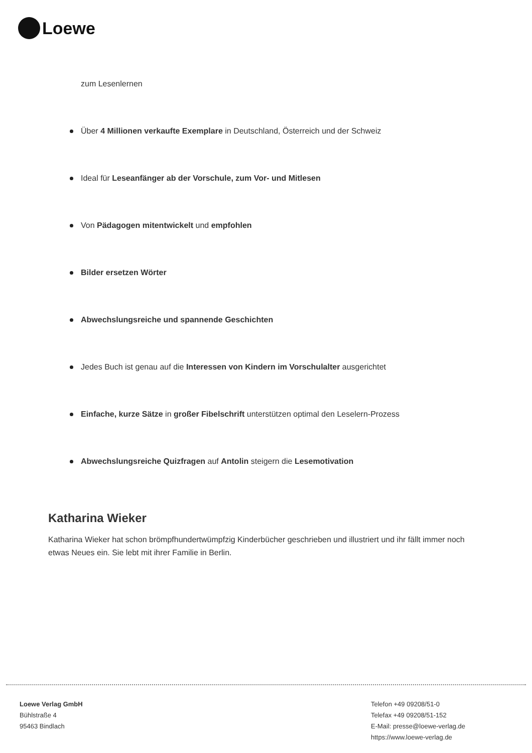Loewe
zum Lesenlernen
Über 4 Millionen verkaufte Exemplare in Deutschland, Österreich und der Schweiz
Ideal für Leseanfänger ab der Vorschule, zum Vor- und Mitlesen
Von Pädagogen mitentwickelt und empfohlen
Bilder ersetzen Wörter
Abwechslungsreiche und spannende Geschichten
Jedes Buch ist genau auf die Interessen von Kindern im Vorschulalter ausgerichtet
Einfache, kurze Sätze in großer Fibelschrift unterstützen optimal den Leselern-Prozess
Abwechslungsreiche Quizfragen auf Antolin steigern die Lesemotivation
Katharina Wieker
Katharina Wieker hat schon brömpfhundertwümpfzig Kinderbücher geschrieben und illustriert und ihr fällt immer noch etwas Neues ein. Sie lebt mit ihrer Familie in Berlin.
Loewe Verlag GmbH
Bühlstraße 4
95463 Bindlach
Telefon +49 09208/51-0
Telefax +49 09208/51-152
E-Mail: presse@loewe-verlag.de
https://www.loewe-verlag.de